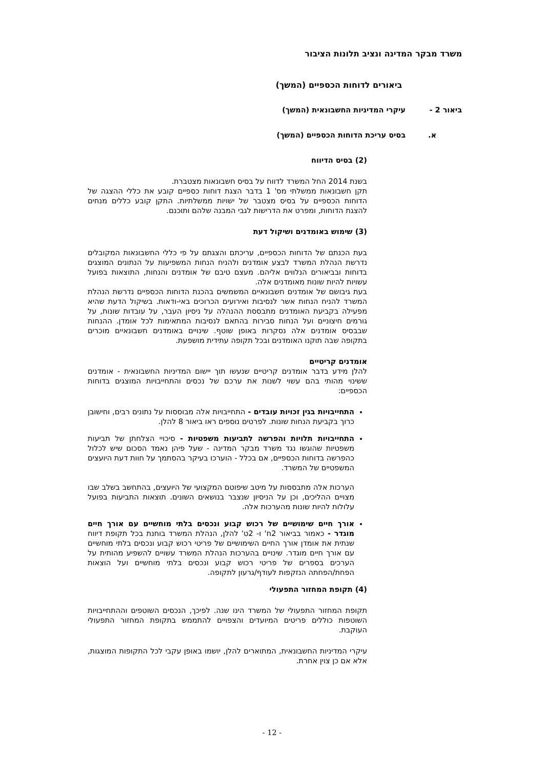משרד מבקר המדינה ונציב תלונות הציבור
ביאורים לדוחות הכספיים (המשך)
ביאור 2 - עיקרי המדיניות החשבונאית (המשך)
א. בסיס עריכת הדוחות הכספיים (המשך)
(2) בסיס הדיווח
בשנת 2014 החל המשרד לדווח על בסיס חשבונאות מצטברת.
תקן חשבונאות ממשלתי מס' 1 בדבר הצגת דוחות כספיים קובע את כללי ההצגה של הדוחות הכספיים על בסיס מצטבר של ישויות ממשלתיות. התקן קובע כללים מנחים להצגת הדוחות, ומפרט את הדרישות לגבי המבנה שלהם ותוכנם.
(3) שימוש באומדנים ושיקול דעת
בעת הכנתם של הדוחות הכספיים, עריכתם והצגתם על פי כללי החשבונאות המקובלים נדרשת הנהלת המשרד לבצע אומדנים ולהניח הנחות המשפיעות על הנתונים המוצגים בדוחות ובביאורים הנלווים אליהם. מעצם טיבם של אומדנים והנחות, התוצאות בפועל עשויות להיות שונות מאומדנים אלה.
בעת גיבושם של אומדנים חשבונאיים המשמשים בהכנת הדוחות הכספיים נדרשת הנהלת המשרד להניח הנחות אשר לנסיבות ואירועים הכרוכים באי-ודאות. בשיקול הדעת שהיא מפעילה בקביעת האומדנים מתבססת ההנהלה על ניסיון העבר, על עובדות שונות, על גורמים חיצוניים ועל הנחות סבירות בהתאם לנסיבות המתאימות לכל אומדן. ההנחות שבבסיס אומדנים אלה נסקרות באופן שוטף. שינויים באומדנים חשבונאיים מוכרים בתקופה שבה תוקנו האומדנים ובכל תקופה עתידית מושפעת.
אומדנים קריטיים
להלן מידע בדבר אומדנים קריטיים שנעשו תוך יישום המדיניות החשבונאית - אומדנים ששינוי מהותי בהם עשוי לשנות את ערכם של נכסים והתחייבויות המוצגים בדוחות הכספיים:
התחייבויות בגין זכויות עובדים - התחייבויות אלה מבוססות על נתונים רבים, וחישובן כרוך בקביעת הנחות שונות. לפרטים נוספים ראו ביאור 8 להלן.
התחייבויות תלויות והפרשה לתביעות משפטיות - סיכויי הצלחתן של תביעות משפטיות שהוגשו נגד משרד מבקר המדינה - שעל פיהן נאמד הסכום שיש לכלול כהפרשה בדוחות הכספיים, אם בכלל - הוערכו בעיקר בהסתמך על חוות דעת היועצים המשפטיים של המשרד.
הערכות אלה מתבססות על מיטב שיפוטם המקצועי של היועצים, בהתחשב בשלב שבו מצויים ההליכים, וכן על הניסיון שנצבר בנושאים השונים. תוצאות התביעות בפועל עלולות להיות שונות מהערכות אלה.
אורך חיים שימושיים של רכוש קבוע ונכסים בלתי מוחשיים עם אורך חיים מוגדר - כאמור בביאור 2ח' ו- 2ט' להלן, הנהלת המשרד בוחנת בכל תקופת דיווח שנתית את אומדן אורך החיים השימושיים של פריטי רכוש קבוע ונכסים בלתי מוחשיים עם אורך חיים מוגדר. שינויים בהערכות הנהלת המשרד עשויים להשפיע מהותית על הערכים בספרים של פריטי רכוש קבוע ונכסים בלתי מוחשיים ועל הוצאות הפחת/הפחתה הנזקפות לעודף/גרעון לתקופה.
(4) תקופת המחזור התפעולי
תקופת המחזור התפעולי של המשרד הינו שנה. לפיכך, הנכסים השוטפים וההתחייבויות השוטפות כוללים פריטים המיועדים והצפויים להתממש בתקופת המחזור התפעולי העוקבת.
עיקרי המדיניות החשבונאית, המתוארים להלן, יושמו באופן עקבי לכל התקופות המוצגות, אלא אם כן צוין אחרת.
- 12 -